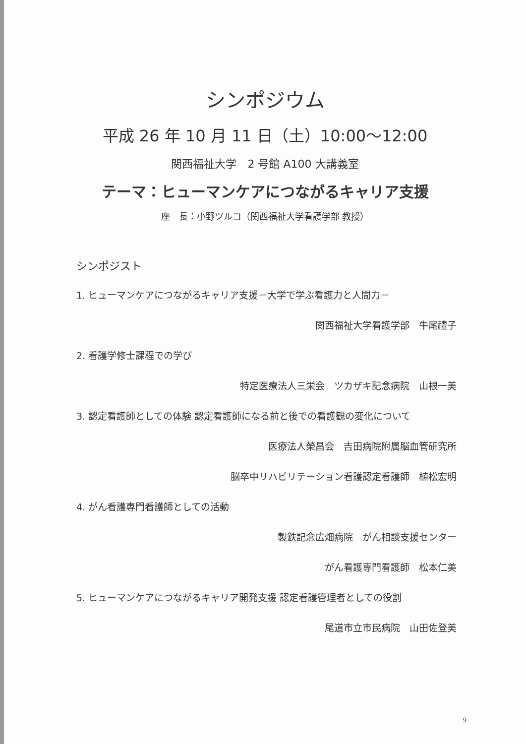シンポジウム
平成 26 年 10 月 11 日（土）10:00～12:00
関西福祉大学　2 号館 A100 大講義室
テーマ：ヒューマンケアにつながるキャリア支援
座　長：小野ツルコ（関西福祉大学看護学部 教授）
シンポジスト
1. ヒューマンケアにつながるキャリア支援－大学で学ぶ看護力と人間力－
関西福祉大学看護学部　牛尾禮子
2. 看護学修士課程での学び
特定医療法人三栄会　ツカザキ記念病院　山根一美
3. 認定看護師としての体験 認定看護師になる前と後での看護観の変化について
医療法人榮昌会　吉田病院附属脳血管研究所
脳卒中リハビリテーション看護認定看護師　植松宏明
4. がん看護専門看護師としての活動
製鉄記念広畑病院　がん相談支援センター
がん看護専門看護師　松本仁美
5. ヒューマンケアにつながるキャリア開発支援 認定看護管理者としての役割
尾道市立市民病院　山田佐登美
9